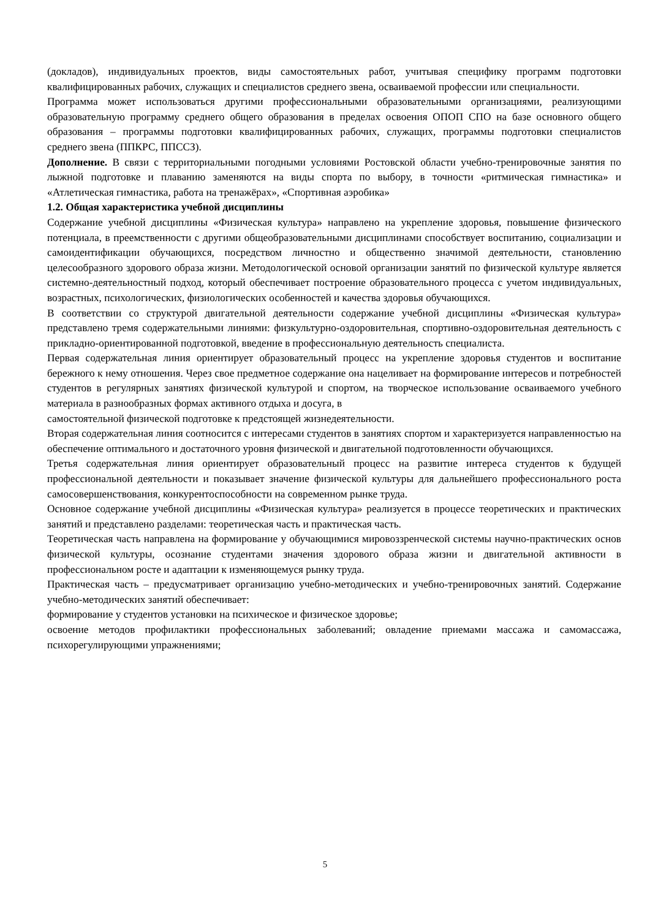(докладов), индивидуальных проектов, виды самостоятельных работ, учитывая специфику программ подготовки квалифицированных рабочих, служащих и специалистов среднего звена, осваиваемой профессии или специальности.
Программа может использоваться другими профессиональными образовательными организациями, реализующими образовательную программу среднего общего образования в пределах освоения ОПОП СПО на базе основного общего образования – программы подготовки квалифицированных рабочих, служащих, программы подготовки специалистов среднего звена (ППКРС, ППССЗ).
Дополнение. В связи с территориальными погодными условиями Ростовской области учебно-тренировочные занятия по лыжной подготовке и плаванию заменяются на виды спорта по выбору, в точности «ритмическая гимнастика» и «Атлетическая гимнастика, работа на тренажёрах», «Спортивная аэробика»
1.2. Общая характеристика учебной дисциплины
Содержание учебной дисциплины «Физическая культура» направлено на укрепление здоровья, повышение физического потенциала, в преемственности с другими общеобразовательными дисциплинами способствует воспитанию, социализации и самоидентификации обучающихся, посредством личностно и общественно значимой деятельности, становлению целесообразного здорового образа жизни. Методологической основой организации занятий по физической культуре является системно-деятельностный подход, который обеспечивает построение образовательного процесса с учетом индивидуальных, возрастных, психологических, физиологических особенностей и качества здоровья обучающихся.
В соответствии со структурой двигательной деятельности содержание учебной дисциплины «Физическая культура» представлено тремя содержательными линиями: физкультурно-оздоровительная, спортивно-оздоровительная деятельность с прикладно-ориентированной подготовкой, введение в профессиональную деятельность специалиста.
Первая содержательная линия ориентирует образовательный процесс на укрепление здоровья студентов и воспитание бережного к нему отношения. Через свое предметное содержание она нацеливает на формирование интересов и потребностей студентов в регулярных занятиях физической культурой и спортом, на творческое использование осваиваемого учебного материала в разнообразных формах активного отдыха и досуга, в
самостоятельной физической подготовке к предстоящей жизнедеятельности.
Вторая содержательная линия соотносится с интересами студентов в занятиях спортом и характеризуется направленностью на обеспечение оптимального и достаточного уровня физической и двигательной подготовленности обучающихся.
Третья содержательная линия ориентирует образовательный процесс на развитие интереса студентов к будущей профессиональной деятельности и показывает значение физической культуры для дальнейшего профессионального роста самосовершенствования, конкурентоспособности на современном рынке труда.
Основное содержание учебной дисциплины «Физическая культура» реализуется в процессе теоретических и практических занятий и представлено разделами: теоретическая часть и практическая часть.
Теоретическая часть направлена на формирование у обучающимися мировоззренческой системы научно-практических основ физической культуры, осознание студентами значения здорового образа жизни и двигательной активности в профессиональном росте и адаптации к изменяющемуся рынку труда.
Практическая часть – предусматривает организацию учебно-методических и учебно-тренировочных занятий. Содержание учебно-методических занятий обеспечивает:
формирование у студентов установки на психическое и физическое здоровье;
освоение методов профилактики профессиональных заболеваний; овладение приемами массажа и самомассажа, психорегулирующими упражнениями;
5